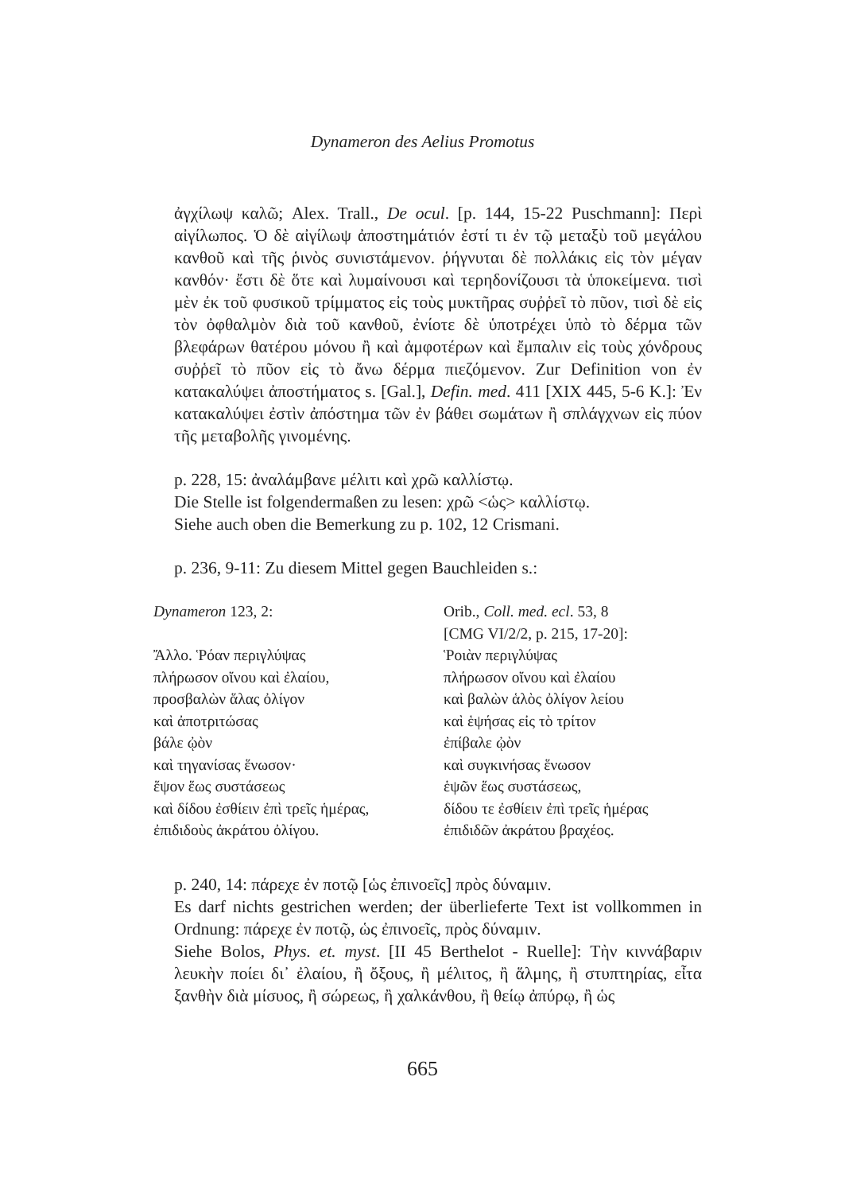Dynameron des Aelius Promotus
ἀγχίλωψ καλῶ; Alex. Trall., De ocul. [p. 144, 15-22 Puschmann]: Περὶ αἰγίλωπος. Ὁ δὲ αἰγίλωψ ἀποστημάτιόν ἐστί τι ἐν τῷ μεταξὺ τοῦ μεγάλου κανθοῦ καὶ τῆς ῥινὸς συνιστάμενον. ῥήγνυται δὲ πολλάκις εἰς τὸν μέγαν κανθόν· ἔστι δὲ ὅτε καὶ λυμαίνουσι καὶ τερηδονίζουσι τὰ ὑποκείμενα. τισὶ μὲν ἐκ τοῦ φυσικοῦ τρίμματος εἰς τοὺς μυκτῆρας συῤῥεῖ τὸ πῦον, τισὶ δὲ εἰς τὸν ὀφθαλμὸν διὰ τοῦ κανθοῦ, ἐνίοτε δὲ ὑποτρέχει ὑπὸ τὸ δέρμα τῶν βλεφάρων θατέρου μόνου ἢ καὶ ἀμφοτέρων καὶ ἔμπαλιν εἰς τοὺς χόνδρους συῤῥεῖ τὸ πῦον εἰς τὸ ἄνω δέρμα πιεζόμενον. Zur Definition von ἐν κατακαλύψει ἀποστήματος s. [Gal.], Defin. med. 411 [XIX 445, 5-6 K.]: Ἐν κατακαλύψει ἐστὶν ἀπόστημα τῶν ἐν βάθει σωμάτων ἢ σπλάγχνων εἰς πύον τῆς μεταβολῆς γινομένης.
p. 228, 15: ἀναλάμβανε μέλιτι καὶ χρῶ καλλίστῳ.
Die Stelle ist folgendermaßen zu lesen: χρῶ <ὡς> καλλίστῳ.
Siehe auch oben die Bemerkung zu p. 102, 12 Crismani.
p. 236, 9-11: Zu diesem Mittel gegen Bauchleiden s.:
Dynameron 123, 2:
Ἄλλο. Ῥόαν περιγλύψας
πλήρωσον οἴνου καὶ ἐλαίου,
προσβαλὼν ἅλας ὀλίγον
καὶ ἀποτριτώσας
βάλε ᾠὸν
καὶ τηγανίσας ἕνωσον·
ἕψον ἕως συστάσεως
καὶ δίδου ἐσθίειν ἐπὶ τρεῖς ἡμέρας,
ἐπιδιδοὺς ἀκράτου ὀλίγου.
Orib., Coll. med. ecl. 53, 8
[CMG VI/2/2, p. 215, 17-20]:
Ῥοιὰν περιγλύψας
πλήρωσον οἴνου καὶ ἐλαίου
καὶ βαλὼν ἁλὸς ὀλίγον λείου
καὶ ἑψήσας εἰς τὸ τρίτον
ἐπίβαλε ᾠὸν
καὶ συγκινήσας ἕνωσον
ἑψῶν ἕως συστάσεως,
δίδου τε ἐσθίειν ἐπὶ τρεῖς ἡμέρας
ἐπιδιδῶν ἀκράτου βραχέος.
p. 240, 14: πάρεχε ἐν ποτῷ [ὡς ἐπινοεῖς] πρὸς δύναμιν.
Es darf nichts gestrichen werden; der überlieferte Text ist vollkommen in Ordnung: πάρεχε ἐν ποτῷ, ὡς ἐπινοεῖς, πρὸς δύναμιν.
Siehe Bolos, Phys. et. myst. [II 45 Berthelot - Ruelle]: Τὴν κιννάβαριν λευκὴν ποίει δι᾿ ἐλαίου, ἢ ὄξους, ἢ μέλιτος, ἢ ἅλμης, ἢ στυπτηρίας, εἶτα ξανθὴν διὰ μίσυος, ἢ σώρεως, ἢ χαλκάνθου, ἢ θείῳ ἀπύρῳ, ἢ ὡς
665